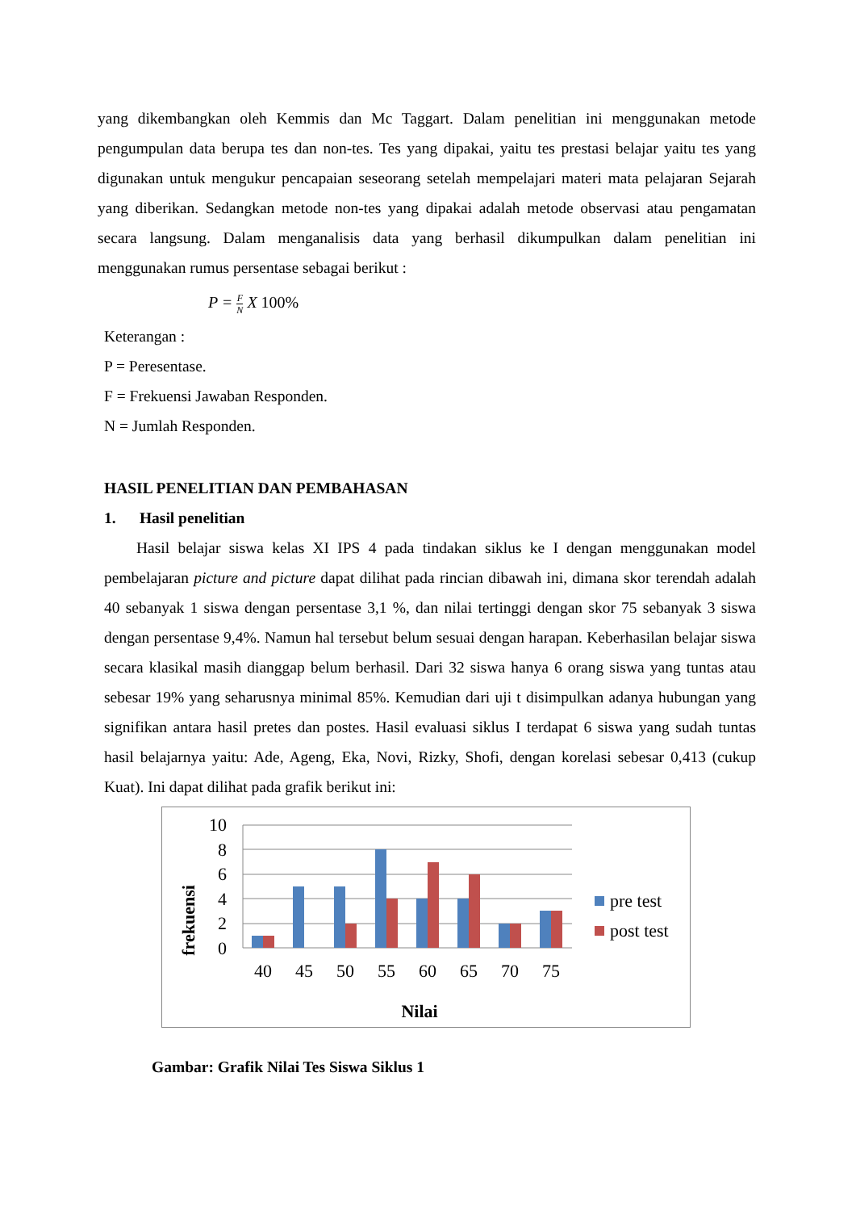yang dikembangkan oleh Kemmis dan Mc Taggart. Dalam penelitian ini menggunakan metode pengumpulan data berupa tes dan non-tes. Tes yang dipakai, yaitu tes prestasi belajar yaitu tes yang digunakan untuk mengukur pencapaian seseorang setelah mempelajari materi mata pelajaran Sejarah yang diberikan. Sedangkan metode non-tes yang dipakai adalah metode observasi atau pengamatan secara langsung. Dalam menganalisis data yang berhasil dikumpulkan dalam penelitian ini menggunakan rumus persentase sebagai berikut :
P = F N X 100%
Keterangan :
P = Peresentase.
F = Frekuensi Jawaban Responden.
N = Jumlah Responden.
HASIL PENELITIAN DAN PEMBAHASAN
1. Hasil penelitian
Hasil belajar siswa kelas XI IPS 4 pada tindakan siklus ke I dengan menggunakan model pembelajaran picture and picture dapat dilihat pada rincian dibawah ini, dimana skor terendah adalah 40 sebanyak 1 siswa dengan persentase 3,1 %, dan nilai tertinggi dengan skor 75 sebanyak 3 siswa dengan persentase 9,4%. Namun hal tersebut belum sesuai dengan harapan. Keberhasilan belajar siswa secara klasikal masih dianggap belum berhasil. Dari 32 siswa hanya 6 orang siswa yang tuntas atau sebesar 19% yang seharusnya minimal 85%. Kemudian dari uji t disimpulkan adanya hubungan yang signifikan antara hasil pretes dan postes. Hasil evaluasi siklus I terdapat 6 siswa yang sudah tuntas hasil belajarnya yaitu: Ade, Ageng, Eka, Novi, Rizky, Shofi, dengan korelasi sebesar 0,413 (cukup Kuat). Ini dapat dilihat pada grafik berikut ini:
frekuensi
10
8
6
4
2
0
40
45
50
55
60
65
70
75
Nilai
pre test
post test
Gambar: Grafik Nilai Tes Siswa Siklus 1